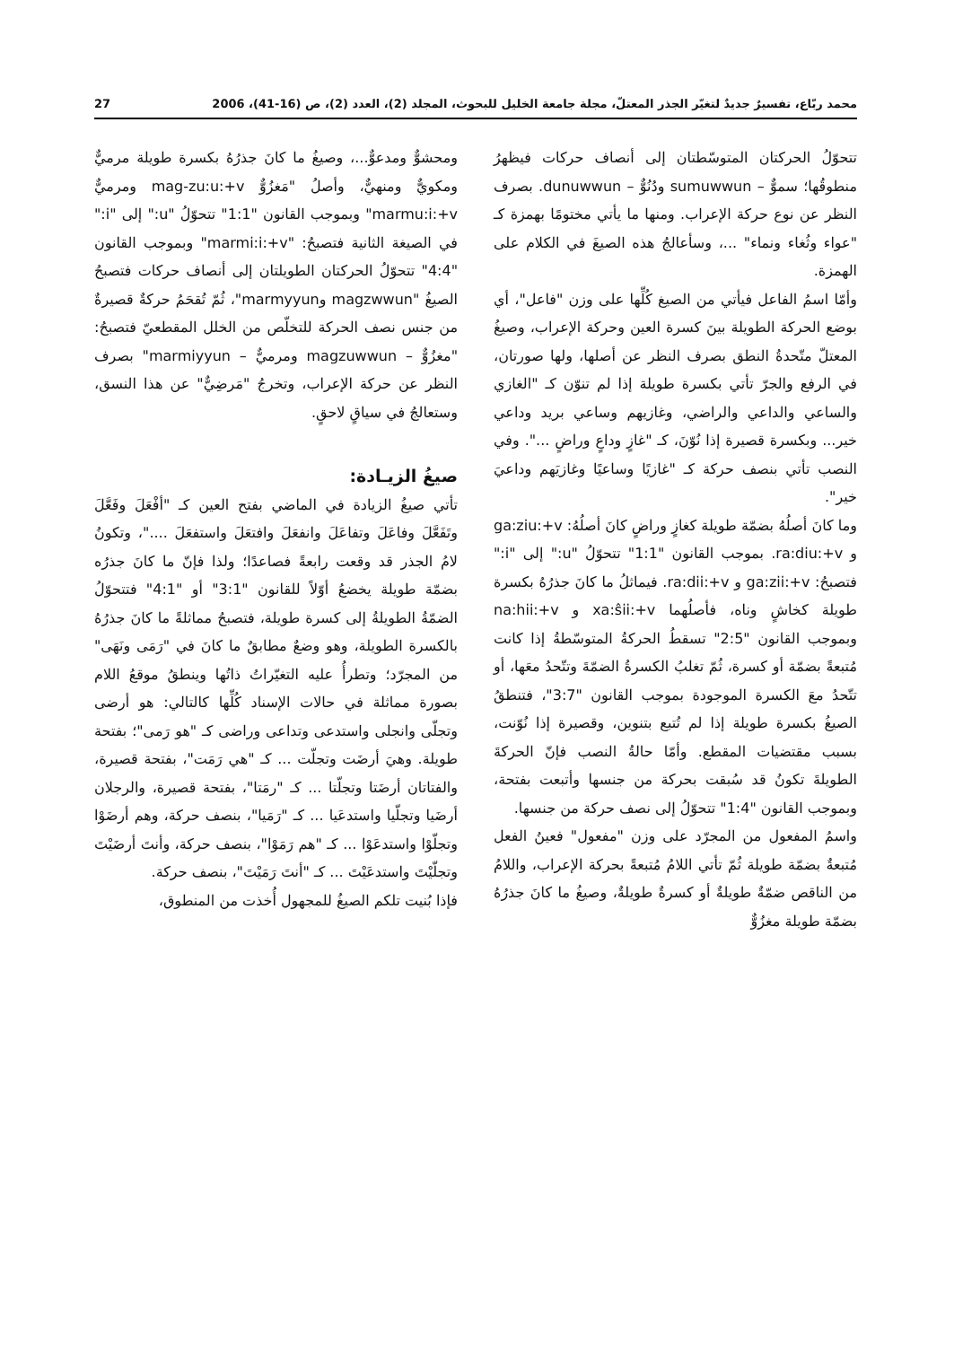محمد ربّاع، تفسيرٌ جديدٌ لتغيّر الجذر المعتلّ، مجلة جامعة الخليل للبحوث، المجلد (2)، العدد (2)، ص (16-41)، 2006 27
تتحوّلُ الحركتان المتوسّطتان إلى أنصاف حركات فيظهرُ منطوقُها؛ سموٌّ – sumuwwun ودُنُوٌّ – dunuwwun. بصرف النظر عن نوع حركة الإعراب. ومنها ما يأتي مختومًا بهمزة كـ "عواء وثُغاء ونماء" ...، وسأعالجُ هذه الصيغَ في الكلام على الهمزة.
وأمّا اسمُ الفاعل فيأتي من الصيغ كُلِّها على وزن "فاعل"، أي بوضع الحركة الطويلة بينَ كسرة العين وحركة الإعراب، وصيغُ المعتلّ متّحدةُ النطق بصرف النظر عن أصلها، ولها صورتان، في الرفع والجرّ تأتي بكسرة طويلة إذا لم تنوّن كـ "الغازي والساعي والداعي والراضي، وغازيهم وساعي بريد وداعي خير... وبكسرة قصيرة إذا نُوّنَ، كـ "غازٍ وداعٍ وراضٍ ...". وفي النصب تأتي بنصف حركة كـ "غازيًا وساعيًا وغازيَهم وداعيَ خير".
وما كانَ أصلُهُ بضمّة طويلة كغازٍ وراضٍ كانَ أصلُهُ: ga:ziu:+v و ra:diu:+v. بموجب القانون "1:1" تتحوّلُ "u:" إلى "i:" فتصبحُ: ga:zii:+v و ra:dii:+v. فيماثلُ ما كانَ جذرُهُ بكسرة طويلة كخاشٍ وناه، فأصلُهما xa:ŝii:+v و na:hii:+v وبموجب القانون "2:5" تسقطُ الحركةُ المتوسّطةُ إذا كانت مُتبعةً بضمّة أو كسرة، ثُمّ تغلبُ الكسرةُ الضمّةَ وتتّحدُ معَها، أو تتّحدُ معَ الكسرة الموجودة بموجب القانون "3:7"، فتنطقُ الصيغُ بكسرة طويلة إذا لم تُتبع بتنوين، وقصيرة إذا نُوّنت، بسبب مقتضيات المقطع. وأمّا حالةُ النصب فإنّ الحركةَ الطويلةَ تكونُ قد سُبقت بحركة من جنسها وأتبعت بفتحة، وبموجب القانون "1:4" تتحوّلُ إلى نصف حركة من جنسها.
واسمُ المفعول من المجرّد على وزن "مفعول" فعينُ الفعل مُتبعةٌ بضمّة طويلة ثُمّ تأتي اللامُ مُتبعةً بحركة الإعراب، واللامُ من الناقص ضمّةٌ طويلةٌ أو كسرةٌ طويلةٌ، وصيغُ ما كانَ جذرُهُ بضمّة طويلة مغزُوٌّ
ومحشوٌّ ومدعوٌّ...، وصيغُ ما كانَ جذرُهُ بكسرة طويلة مرميٌّ ومكويٌّ ومنهيٌّ، وأصلُ "مَغزُوٌّ mag-zu:u:+v ومرميٌّ marmu:i:+v" وبموجب القانون "1:1" تتحوّلُ "u:" إلى "i:" في الصيغة الثانية فتصبحُ: "marmi:i:+v" وبموجب القانون "4:4" تتحوّلُ الحركتان الطويلتان إلى أنصاف حركات فتصبحُ الصيغُ "magzwwun وmarmyyun"، ثُمّ تُقحَمُ حركةٌ قصيرةٌ من جنس نصف الحركة للتخلّص من الخلل المقطعيّ فتصبحُ: "مغزُوٌّ – magzuwwun ومرميٌّ – marmiyyun" بصرف النظر عن حركة الإعراب، وتخرجُ "مَرضِيٌّ" عن هذا النسق، وستعالجُ في سياقٍ لاحقٍ.
صيغُ الزيـادة:
تأتي صيغُ الزيادة في الماضي بفتح العين كـ "أفْعَلَ وفَعَّلَ وتَفَعَّلَ وفاعَلَ وتفاعَلَ وانفعَلَ وافتعَلَ واستفعَلَ ...."، وتكونُ لامُ الجذر قد وقعت رابعةً فصاعدًا؛ ولذا فإنّ ما كانَ جذرُه بضمّة طويلة يخضعُ أوّلاً للقانون "3:1" أو "4:1" فتتحوّلُ الضمّةُ الطويلةُ إلى كسرة طويلة، فتصبحُ مماثلةً ما كانَ جذرُهُ بالكسرة الطويلة، وهو وضعٌ مطابقٌ ما كانَ في "رَمَى ونَهَى" من المجرّد؛ وتطرأُ عليه التغيّراتُ ذاتُها وينطقُ موقعُ اللام بصورة مماثلة في حالات الإسناد كُلِّها كالتالي: هو أرضى وتجلّى وانجلى واستدعى وتداعى وراضى كـ "هو رَمى"؛ بفتحة طويلة. وهيَ أرضَت وتجلّت ... كـ "هي رَمَت"، بفتحة قصيرة، والفتاتان أرضَتا وتجلّتا ... كـ "رمَتا"، بفتحة قصيرة، والرجلان أرضَيا وتجلّيا واستدعَيا ... كـ "رَمَيا"، بنصف حركة، وهم أرضَوْا وتجلّوْا واستدعَوْا ... كـ "هم رَمَوْا"، بنصف حركة، وأنتَ أرضَيْتَ وتجلّيْتَ واستدعَيْتَ ... كـ "أنتَ رَمَيْتَ"، بنصف حركة.
فإذا بُنيت تلكم الصيغُ للمجهول أُخذت من المنطوق،